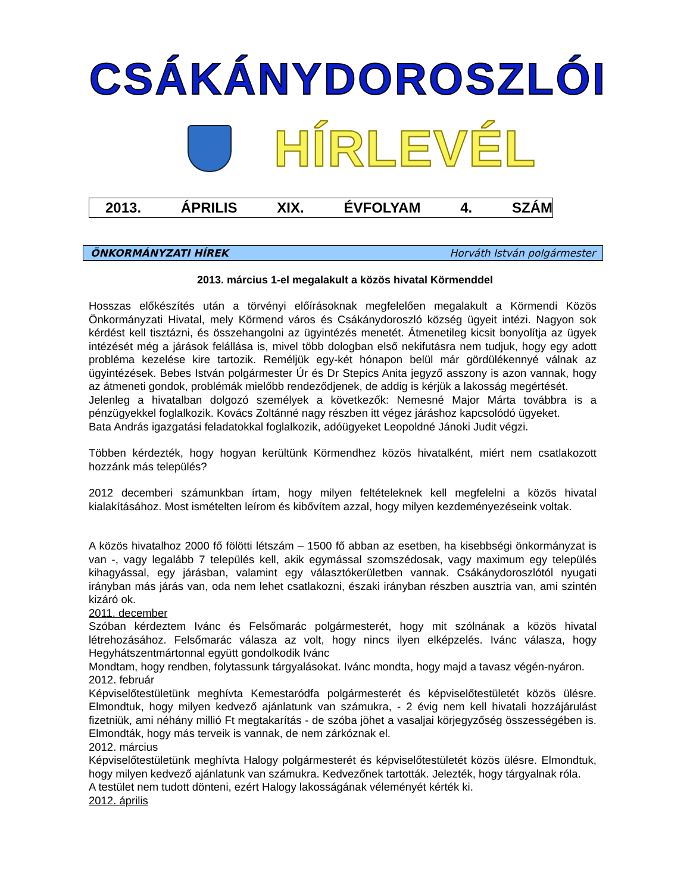CSÁKÁNYDOROSZLÓI
HÍRLEVÉL
2013. ÁPRILIS XIX. ÉVFOLYAM 4. SZÁM
ÖNKORMÁNYZATI HÍREK Horváth István polgármester
2013. március 1-el megalakult a közös hivatal Körmenddel
Hosszas előkészítés után a törvényi előírásoknak megfelelően megalakult a Körmendi Közös Önkormányzati Hivatal, mely Körmend város és Csákánydoroszló község ügyeit intézi. Nagyon sok kérdést kell tisztázni, és összehangolni az ügyintézés menetét. Átmenetileg kicsit bonyolítja az ügyek intézését még a járások felállása is, mivel több dologban első nekifutásra nem tudjuk, hogy egy adott probléma kezelése kire tartozik. Reméljük egy-két hónapon belül már gördülékennyé válnak az ügyintézések. Bebes István polgármester Úr és Dr Stepics Anita jegyző asszony is azon vannak, hogy az átmeneti gondok, problémák mielőbb rendeződjenek, de addig is kérjük a lakosság megértését.
Jelenleg a hivatalban dolgozó személyek a következők: Nemesné Major Márta továbbra is a pénzügyekkel foglalkozik. Kovács Zoltánné nagy részben itt végez járáshoz kapcsolódó ügyeket.
Bata András igazgatási feladatokkal foglalkozik, adóügyeket Leopoldné Jánoki Judit végzi.
Többen kérdezték, hogy hogyan kerültünk Körmendhez közös hivatalként, miért nem csatlakozott hozzánk más település?
2012 decemberi számunkban írtam, hogy milyen feltételeknek kell megfelelni a közös hivatal kialakításához. Most ismételten leírom és kibővítem azzal, hogy milyen kezdeményezéseink voltak.
A közös hivatalhoz 2000 fő fölötti létszám – 1500 fő abban az esetben, ha kisebbségi önkormányzat is van -, vagy legalább 7 település kell, akik egymással szomszédosak, vagy maximum egy település kihagyással, egy járásban, valamint egy választókerületben vannak. Csákánydoroszlótól nyugati irányban más járás van, oda nem lehet csatlakozni, északi irányban részben ausztria van, ami szintén kizáró ok.
2011. december
Szóban kérdeztem Ivánc és Felsőmarác polgármesterét, hogy mit szólnának a közös hivatal létrehozásához. Felsőmarác válasza az volt, hogy nincs ilyen elképzelés. Ivánc válasza, hogy Hegyhátszentmártonnal együtt gondolkodik Ivánc
Mondtam, hogy rendben, folytassunk tárgyalásokat. Ivánc mondta, hogy majd a tavasz végén-nyáron.
2012. február
Képviselőtestületünk meghívta Kemestaródfa polgármesterét és képviselőtestületét közös ülésre. Elmondtuk, hogy milyen kedvező ajánlatunk van számukra, - 2 évig nem kell hivatali hozzájárulást fizetniük, ami néhány millió Ft megtakarítás - de szóba jöhet a vasaljai körjegyzőség összességében is. Elmondták, hogy más terveik is vannak, de nem zárkóznak el.
2012. március
Képviselőtestületünk meghívta Halogy polgármesterét és képviselőtestületét közös ülésre. Elmondtuk, hogy milyen kedvező ajánlatunk van számukra. Kedvezőnek tartották. Jelezték, hogy tárgyalnak róla.
A testület nem tudott dönteni, ezért Halogy lakosságának véleményét kérték ki.
2012. április